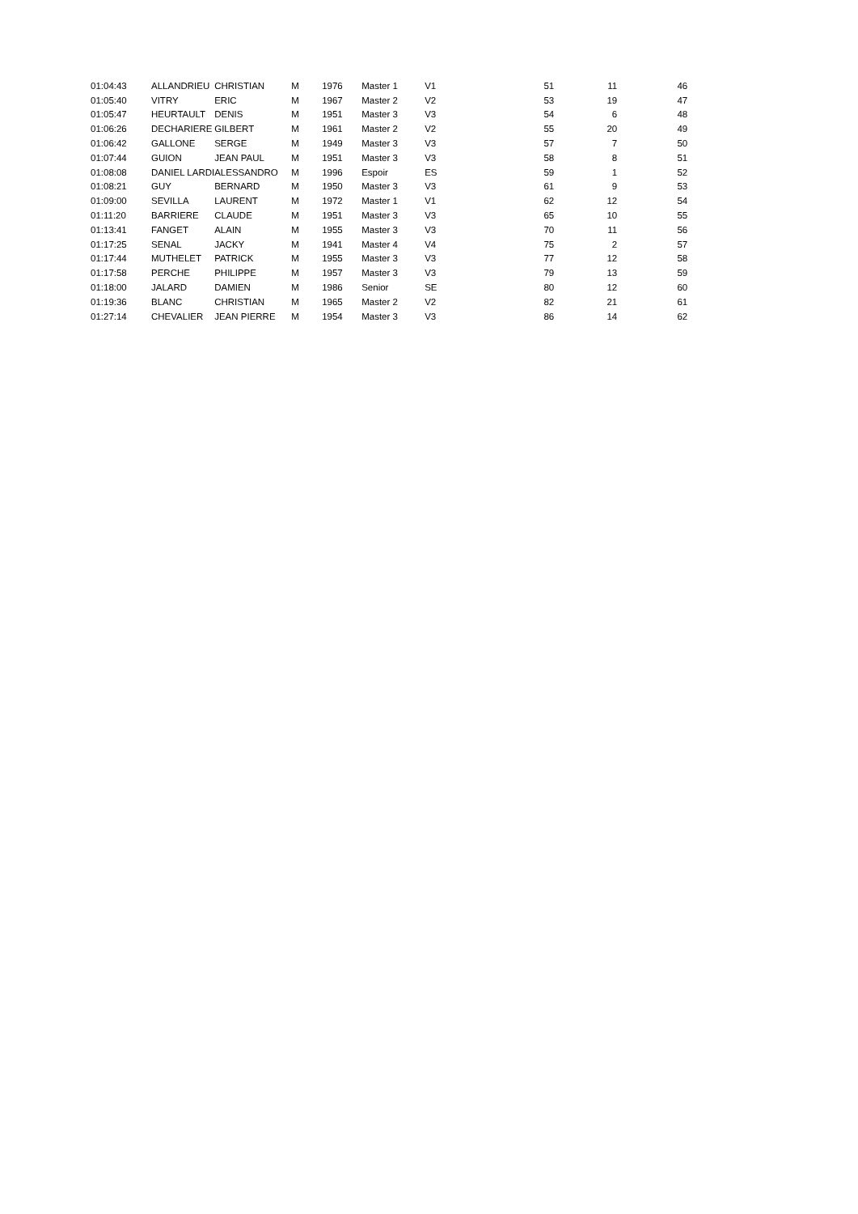| 01:04:43 | ALLANDRIEU | CHRISTIAN | M | 1976 | Master 1 | V1 | 51 | 11 | 46 |
| 01:05:40 | VITRY | ERIC | M | 1967 | Master 2 | V2 | 53 | 19 | 47 |
| 01:05:47 | HEURTAULT | DENIS | M | 1951 | Master 3 | V3 | 54 | 6 | 48 |
| 01:06:26 | DECHARIERE | GILBERT | M | 1961 | Master 2 | V2 | 55 | 20 | 49 |
| 01:06:42 | GALLONE | SERGE | M | 1949 | Master 3 | V3 | 57 | 7 | 50 |
| 01:07:44 | GUION | JEAN PAUL | M | 1951 | Master 3 | V3 | 58 | 8 | 51 |
| 01:08:08 | DANIEL LARDI | ALESSANDRO | M | 1996 | Espoir | ES | 59 | 1 | 52 |
| 01:08:21 | GUY | BERNARD | M | 1950 | Master 3 | V3 | 61 | 9 | 53 |
| 01:09:00 | SEVILLA | LAURENT | M | 1972 | Master 1 | V1 | 62 | 12 | 54 |
| 01:11:20 | BARRIERE | CLAUDE | M | 1951 | Master 3 | V3 | 65 | 10 | 55 |
| 01:13:41 | FANGET | ALAIN | M | 1955 | Master 3 | V3 | 70 | 11 | 56 |
| 01:17:25 | SENAL | JACKY | M | 1941 | Master 4 | V4 | 75 | 2 | 57 |
| 01:17:44 | MUTHELET | PATRICK | M | 1955 | Master 3 | V3 | 77 | 12 | 58 |
| 01:17:58 | PERCHE | PHILIPPE | M | 1957 | Master 3 | V3 | 79 | 13 | 59 |
| 01:18:00 | JALARD | DAMIEN | M | 1986 | Senior | SE | 80 | 12 | 60 |
| 01:19:36 | BLANC | CHRISTIAN | M | 1965 | Master 2 | V2 | 82 | 21 | 61 |
| 01:27:14 | CHEVALIER | JEAN PIERRE | M | 1954 | Master 3 | V3 | 86 | 14 | 62 |